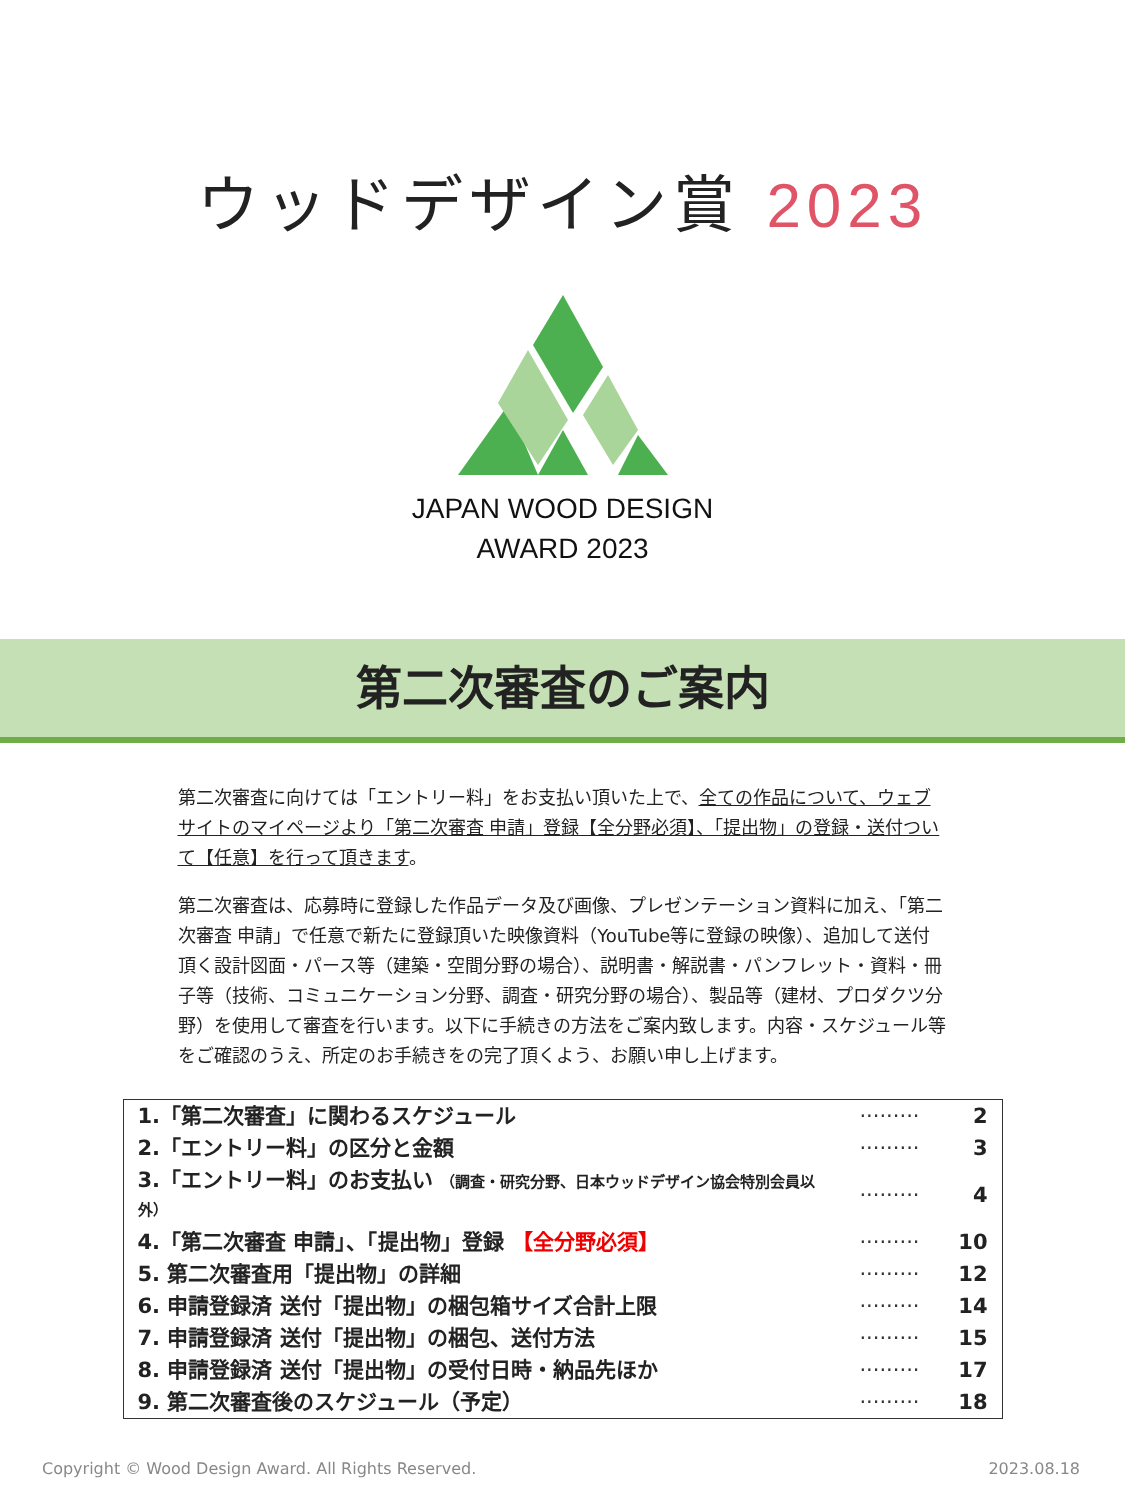ウッドデザイン賞 2023
JAPAN WOOD DESIGN
AWARD 2023
第二次審査のご案内
第二次審査に向けては「エントリー料」をお支払い頂いた上で、全ての作品について、ウェブサイトのマイページより「第二次審査 申請」登録【全分野必須】、「提出物」の登録・送付ついて【任意】を行って頂きます。
第二次審査は、応募時に登録した作品データ及び画像、プレゼンテーション資料に加え、「第二次審査 申請」で任意で新たに登録頂いた映像資料（YouTube等に登録の映像）、追加して送付頂く設計図面・パース等（建築・空間分野の場合）、説明書・解説書・パンフレット・資料・冊子等（技術、コミュニケーション分野、調査・研究分野の場合）、製品等（建材、プロダクツ分野）を使用して審査を行います。以下に手続きの方法をご案内致します。内容・スケジュール等をご確認のうえ、所定のお手続きをの完了頂くよう、お願い申し上げます。
| 1.「第二次審査」に関わるスケジュール | ········· | 2 |
| 2.「エントリー料」の区分と金額 | ········· | 3 |
| 3.「エントリー料」のお支払い （調査・研究分野、日本ウッドデザイン協会特別会員以外） | ········· | 4 |
| 4.「第二次審査 申請」、「提出物」登録 【全分野必須】 | ········· | 10 |
| 5. 第二次審査用「提出物」の詳細 | ········· | 12 |
| 6. 申請登録済 送付「提出物」の梱包箱サイズ合計上限 | ········· | 14 |
| 7. 申請登録済 送付「提出物」の梱包、送付方法 | ········· | 15 |
| 8. 申請登録済 送付「提出物」の受付日時・納品先ほか | ········· | 17 |
| 9. 第二次審査後のスケジュール（予定） | ········· | 18 |
Copyright © Wood Design Award. All Rights Reserved. 2023.08.18